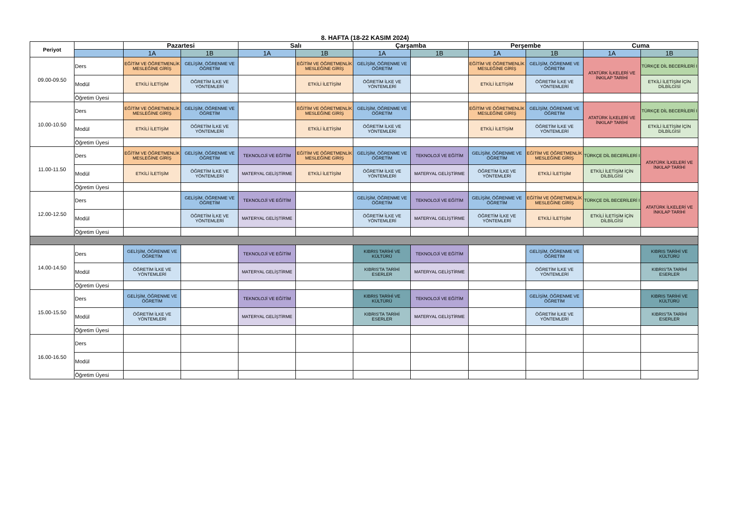8. HAFTA (18-22 KASIM 2024)
| Periyot | | Pazartesi | | Salı | | Çarşamba | | Perşembe | | Cuma | |
| --- | --- | --- | --- | --- | --- | --- | --- | --- | --- | --- | --- |
| | | 1A | 1B | 1A | 1B | 1A | 1B | 1A | 1B | 1A | 1B |
| 09.00-09.50 | Ders | EĞİTİM VE ÖĞRETMENLİK MESLEĞİNE GİRİŞ | GELİŞİM, ÖĞRENME VE ÖĞRETİM | | EĞİTİM VE ÖĞRETMENLİK MESLEĞİNE GİRİŞ | GELİŞİM, ÖĞRENME VE ÖĞRETİM | | EĞİTİM VE ÖĞRETMENLİK MESLEĞİNE GİRİŞ | GELİŞİM, ÖĞRENME VE ÖĞRETİM | ATATÜRK İLKELERİ VE İNKILAP TARİHİ | TÜRKÇE DİL BECERİLERİ I |
| | Modül | ETKİLİ İLETİŞİM | ÖĞRETİM İLKE VE YÖNTEMLERİ | | ETKİLİ İLETİŞİM | ÖĞRETİM İLKE VE YÖNTEMLERİ | | ETKİLİ İLETİŞİM | ÖĞRETİM İLKE VE YÖNTEMLERİ | | ETKİLİ İLETİŞİM İÇİN DİLBİLGİSİ |
| | Öğretim Üyesi | | | | | | | | | | |
| 10.00-10.50 | Ders | EĞİTİM VE ÖĞRETMENLİK MESLEĞİNE GİRİŞ | GELİŞİM, ÖĞRENME VE ÖĞRETİM | | EĞİTİM VE ÖĞRETMENLİK MESLEĞİNE GİRİŞ | GELİŞİM, ÖĞRENME VE ÖĞRETİM | | EĞİTİM VE ÖĞRETMENLİK MESLEĞİNE GİRİŞ | GELİŞİM, ÖĞRENME VE ÖĞRETİM | ATATÜRK İLKELERİ VE İNKILAP TARİHİ | TÜRKÇE DİL BECERİLERİ I |
| | Modül | ETKİLİ İLETİŞİM | ÖĞRETİM İLKE VE YÖNTEMLERİ | | ETKİLİ İLETİŞİM | ÖĞRETİM İLKE VE YÖNTEMLERİ | | ETKİLİ İLETİŞİM | ÖĞRETİM İLKE VE YÖNTEMLERİ | | ETKİLİ İLETİŞİM İÇİN DİLBİLGİSİ |
| | Öğretim Üyesi | | | | | | | | | | |
| 11.00-11.50 | Ders | EĞİTİM VE ÖĞRETMENLİK MESLEĞİNE GİRİŞ | GELİŞİM, ÖĞRENME VE ÖĞRETİM | TEKNOLOJİ VE EĞİTİM | EĞİTİM VE ÖĞRETMENLİK MESLEĞİNE GİRİŞ | GELİŞİM, ÖĞRENME VE ÖĞRETİM | TEKNOLOJİ VE EĞİTİM | GELİŞİM, ÖĞRENME VE ÖĞRETİM | EĞİTİM VE ÖĞRETMENLİK MESLEĞİNE GİRİŞ | TÜRKÇE DİL BECERİLERİ I | ATATÜRK İLKELERİ VE İNKILAP TARİHİ |
| | Modül | ETKİLİ İLETİŞİM | ÖĞRETİM İLKE VE YÖNTEMLERİ | MATERYAL GELİŞTİRME | ETKİLİ İLETİŞİM | ÖĞRETİM İLKE VE YÖNTEMLERİ | MATERYAL GELİŞTİRME | ÖĞRETİM İLKE VE YÖNTEMLERİ | ETKİLİ İLETİŞİM | ETKİLİ İLETİŞİM İÇİN DİLBİLGİSİ | |
| | Öğretim Üyesi | | | | | | | | | | |
| 12.00-12.50 | Ders | | GELİŞİM, ÖĞRENME VE ÖĞRETİM | TEKNOLOJİ VE EĞİTİM | | GELİŞİM, ÖĞRENME VE ÖĞRETİM | TEKNOLOJİ VE EĞİTİM | GELİŞİM, ÖĞRENME VE ÖĞRETİM | EĞİTİM VE ÖĞRETMENLİK MESLEĞİNE GİRİŞ | TÜRKÇE DİL BECERİLERİ I | ATATÜRK İLKELERİ VE İNKILAP TARİHİ |
| | Modül | | ÖĞRETİM İLKE VE YÖNTEMLERİ | MATERYAL GELİŞTİRME | | ÖĞRETİM İLKE VE YÖNTEMLERİ | MATERYAL GELİŞTİRME | ÖĞRETİM İLKE VE YÖNTEMLERİ | ETKİLİ İLETİŞİM | ETKİLİ İLETİŞİM İÇİN DİLBİLGİSİ | |
| | Öğretim Üyesi | | | | | | | | | | |
| 14.00-14.50 | Ders | GELİŞİM, ÖĞRENME VE ÖĞRETİM | | TEKNOLOJİ VE EĞİTİM | | KIBRIS TARİHİ VE KÜLTÜRÜ | TEKNOLOJİ VE EĞİTİM | | GELİŞİM, ÖĞRENME VE ÖĞRETİM | | KIBRIS TARİHİ VE KÜLTÜRÜ |
| | Modül | ÖĞRETİM İLKE VE YÖNTEMLERİ | | MATERYAL GELİŞTİRME | | KIBRIS'TA TARİHİ ESERLER | MATERYAL GELİŞTİRME | | ÖĞRETİM İLKE VE YÖNTEMLERİ | | KIBRIS'TA TARİHİ ESERLER |
| | Öğretim Üyesi | | | | | | | | | | |
| 15.00-15.50 | Ders | GELİŞİM, ÖĞRENME VE ÖĞRETİM | | TEKNOLOJİ VE EĞİTİM | | KIBRIS TARİHİ VE KÜLTÜRÜ | TEKNOLOJİ VE EĞİTİM | | GELİŞİM, ÖĞRENME VE ÖĞRETİM | | KIBRIS TARİHİ VE KÜLTÜRÜ |
| | Modül | ÖĞRETİM İLKE VE YÖNTEMLERİ | | MATERYAL GELİŞTİRME | | KIBRIS'TA TARİHİ ESERLER | MATERYAL GELİŞTİRME | | ÖĞRETİM İLKE VE YÖNTEMLERİ | | KIBRIS'TA TARİHİ ESERLER |
| | Öğretim Üyesi | | | | | | | | | | |
| 16.00-16.50 | Ders | | | | | | | | | | |
| | Modül | | | | | | | | | | |
| | Öğretim Üyesi | | | | | | | | | | |